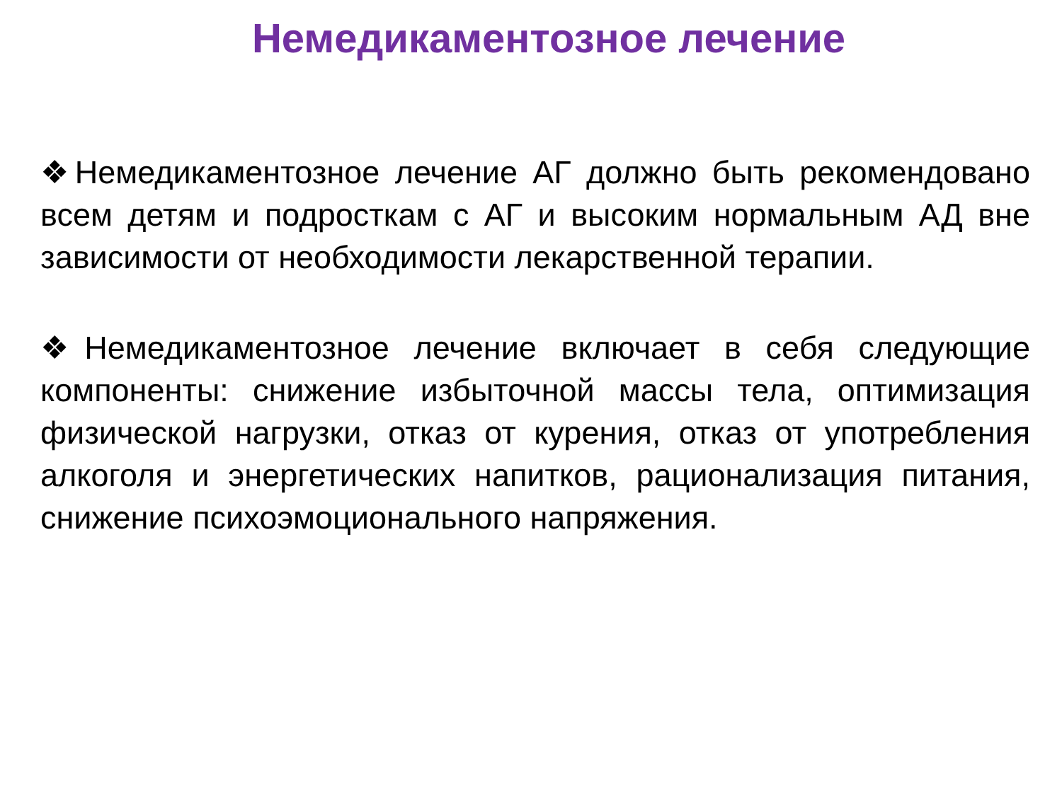Немедикаментозное лечение
❖Немедикаментозное лечение АГ должно быть рекомендовано всем детям и подросткам с АГ и высоким нормальным АД вне зависимости от необходимости лекарственной терапии.
❖Немедикаментозное лечение включает в себя следующие компоненты: снижение избыточной массы тела, оптимизация физической нагрузки, отказ от курения, отказ от употребления алкоголя и энергетических напитков, рационализация питания, снижение психоэмоционального напряжения.